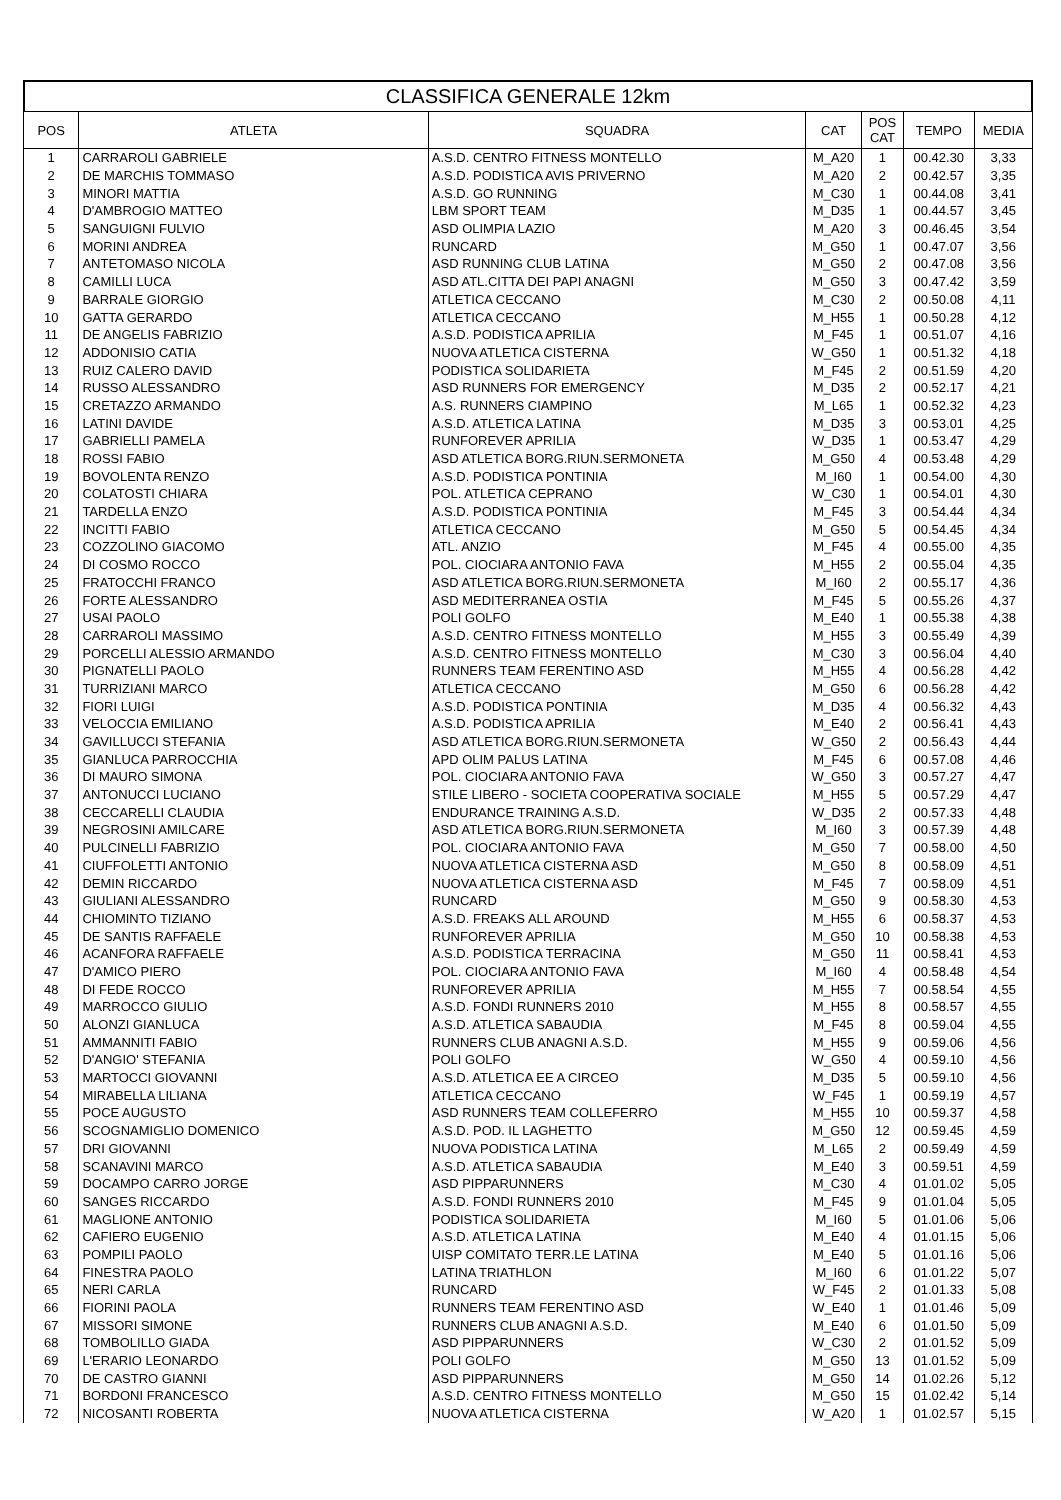CLASSIFICA GENERALE 12km
| POS | ATLETA | SQUADRA | CAT | POS CAT | TEMPO | MEDIA |
| --- | --- | --- | --- | --- | --- | --- |
| 1 | CARRAROLI GABRIELE | A.S.D. CENTRO FITNESS MONTELLO | M_A20 | 1 | 00.42.30 | 3,33 |
| 2 | DE MARCHIS TOMMASO | A.S.D. PODISTICA AVIS PRIVERNO | M_A20 | 2 | 00.42.57 | 3,35 |
| 3 | MINORI MATTIA | A.S.D. GO RUNNING | M_C30 | 1 | 00.44.08 | 3,41 |
| 4 | D'AMBROGIO MATTEO | LBM SPORT TEAM | M_D35 | 1 | 00.44.57 | 3,45 |
| 5 | SANGUIGNI FULVIO | ASD OLIMPIA LAZIO | M_A20 | 3 | 00.46.45 | 3,54 |
| 6 | MORINI ANDREA | RUNCARD | M_G50 | 1 | 00.47.07 | 3,56 |
| 7 | ANTETOMASO NICOLA | ASD RUNNING CLUB LATINA | M_G50 | 2 | 00.47.08 | 3,56 |
| 8 | CAMILLI LUCA | ASD ATL.CITTA DEI PAPI ANAGNI | M_G50 | 3 | 00.47.42 | 3,59 |
| 9 | BARRALE GIORGIO | ATLETICA CECCANO | M_C30 | 2 | 00.50.08 | 4,11 |
| 10 | GATTA GERARDO | ATLETICA CECCANO | M_H55 | 1 | 00.50.28 | 4,12 |
| 11 | DE ANGELIS FABRIZIO | A.S.D. PODISTICA APRILIA | M_F45 | 1 | 00.51.07 | 4,16 |
| 12 | ADDONISIO CATIA | NUOVA ATLETICA CISTERNA | W_G50 | 1 | 00.51.32 | 4,18 |
| 13 | RUIZ CALERO DAVID | PODISTICA SOLIDARIETA | M_F45 | 2 | 00.51.59 | 4,20 |
| 14 | RUSSO ALESSANDRO | ASD RUNNERS FOR EMERGENCY | M_D35 | 2 | 00.52.17 | 4,21 |
| 15 | CRETAZZO ARMANDO | A.S. RUNNERS CIAMPINO | M_L65 | 1 | 00.52.32 | 4,23 |
| 16 | LATINI DAVIDE | A.S.D. ATLETICA LATINA | M_D35 | 3 | 00.53.01 | 4,25 |
| 17 | GABRIELLI PAMELA | RUNFOREVER APRILIA | W_D35 | 1 | 00.53.47 | 4,29 |
| 18 | ROSSI FABIO | ASD ATLETICA BORG.RIUN.SERMONETA | M_G50 | 4 | 00.53.48 | 4,29 |
| 19 | BOVOLENTA RENZO | A.S.D. PODISTICA PONTINIA | M_I60 | 1 | 00.54.00 | 4,30 |
| 20 | COLATOSTI CHIARA | POL. ATLETICA CEPRANO | W_C30 | 1 | 00.54.01 | 4,30 |
| 21 | TARDELLA ENZO | A.S.D. PODISTICA PONTINIA | M_F45 | 3 | 00.54.44 | 4,34 |
| 22 | INCITTI FABIO | ATLETICA CECCANO | M_G50 | 5 | 00.54.45 | 4,34 |
| 23 | COZZOLINO GIACOMO | ATL. ANZIO | M_F45 | 4 | 00.55.00 | 4,35 |
| 24 | DI COSMO ROCCO | POL. CIOCIARA ANTONIO FAVA | M_H55 | 2 | 00.55.04 | 4,35 |
| 25 | FRATOCCHI FRANCO | ASD ATLETICA BORG.RIUN.SERMONETA | M_I60 | 2 | 00.55.17 | 4,36 |
| 26 | FORTE ALESSANDRO | ASD MEDITERRANEA OSTIA | M_F45 | 5 | 00.55.26 | 4,37 |
| 27 | USAI PAOLO | POLI GOLFO | M_E40 | 1 | 00.55.38 | 4,38 |
| 28 | CARRAROLI MASSIMO | A.S.D. CENTRO FITNESS MONTELLO | M_H55 | 3 | 00.55.49 | 4,39 |
| 29 | PORCELLI ALESSIO ARMANDO | A.S.D. CENTRO FITNESS MONTELLO | M_C30 | 3 | 00.56.04 | 4,40 |
| 30 | PIGNATELLI PAOLO | RUNNERS TEAM FERENTINO ASD | M_H55 | 4 | 00.56.28 | 4,42 |
| 31 | TURRIZIANI MARCO | ATLETICA CECCANO | M_G50 | 6 | 00.56.28 | 4,42 |
| 32 | FIORI LUIGI | A.S.D. PODISTICA PONTINIA | M_D35 | 4 | 00.56.32 | 4,43 |
| 33 | VELOCCIA EMILIANO | A.S.D. PODISTICA APRILIA | M_E40 | 2 | 00.56.41 | 4,43 |
| 34 | GAVILLUCCI STEFANIA | ASD ATLETICA BORG.RIUN.SERMONETA | W_G50 | 2 | 00.56.43 | 4,44 |
| 35 | GIANLUCA PARROCCHIA | APD OLIM PALUS LATINA | M_F45 | 6 | 00.57.08 | 4,46 |
| 36 | DI MAURO SIMONA | POL. CIOCIARA ANTONIO FAVA | W_G50 | 3 | 00.57.27 | 4,47 |
| 37 | ANTONUCCI LUCIANO | STILE LIBERO - SOCIETA COOPERATIVA SOCIALE | M_H55 | 5 | 00.57.29 | 4,47 |
| 38 | CECCARELLI CLAUDIA | ENDURANCE TRAINING A.S.D. | W_D35 | 2 | 00.57.33 | 4,48 |
| 39 | NEGROSINI AMILCARE | ASD ATLETICA BORG.RIUN.SERMONETA | M_I60 | 3 | 00.57.39 | 4,48 |
| 40 | PULCINELLI FABRIZIO | POL. CIOCIARA ANTONIO FAVA | M_G50 | 7 | 00.58.00 | 4,50 |
| 41 | CIUFFOLETTI ANTONIO | NUOVA ATLETICA CISTERNA ASD | M_G50 | 8 | 00.58.09 | 4,51 |
| 42 | DEMIN RICCARDO | NUOVA ATLETICA CISTERNA ASD | M_F45 | 7 | 00.58.09 | 4,51 |
| 43 | GIULIANI ALESSANDRO | RUNCARD | M_G50 | 9 | 00.58.30 | 4,53 |
| 44 | CHIOMINTO TIZIANO | A.S.D. FREAKS ALL AROUND | M_H55 | 6 | 00.58.37 | 4,53 |
| 45 | DE SANTIS RAFFAELE | RUNFOREVER APRILIA | M_G50 | 10 | 00.58.38 | 4,53 |
| 46 | ACANFORA RAFFAELE | A.S.D. PODISTICA TERRACINA | M_G50 | 11 | 00.58.41 | 4,53 |
| 47 | D'AMICO PIERO | POL. CIOCIARA ANTONIO FAVA | M_I60 | 4 | 00.58.48 | 4,54 |
| 48 | DI FEDE ROCCO | RUNFOREVER APRILIA | M_H55 | 7 | 00.58.54 | 4,55 |
| 49 | MARROCCO GIULIO | A.S.D. FONDI RUNNERS 2010 | M_H55 | 8 | 00.58.57 | 4,55 |
| 50 | ALONZI GIANLUCA | A.S.D. ATLETICA SABAUDIA | M_F45 | 8 | 00.59.04 | 4,55 |
| 51 | AMMANNITI FABIO | RUNNERS CLUB ANAGNI A.S.D. | M_H55 | 9 | 00.59.06 | 4,56 |
| 52 | D'ANGIO' STEFANIA | POLI GOLFO | W_G50 | 4 | 00.59.10 | 4,56 |
| 53 | MARTOCCI GIOVANNI | A.S.D. ATLETICA EE A CIRCEO | M_D35 | 5 | 00.59.10 | 4,56 |
| 54 | MIRABELLA LILIANA | ATLETICA CECCANO | W_F45 | 1 | 00.59.19 | 4,57 |
| 55 | POCE AUGUSTO | ASD RUNNERS TEAM COLLEFERRO | M_H55 | 10 | 00.59.37 | 4,58 |
| 56 | SCOGNAMIGLIO DOMENICO | A.S.D. POD. IL LAGHETTO | M_G50 | 12 | 00.59.45 | 4,59 |
| 57 | DRI GIOVANNI | NUOVA PODISTICA LATINA | M_L65 | 2 | 00.59.49 | 4,59 |
| 58 | SCANAVINI MARCO | A.S.D. ATLETICA SABAUDIA | M_E40 | 3 | 00.59.51 | 4,59 |
| 59 | DOCAMPO CARRO JORGE | ASD PIPPARUNNERS | M_C30 | 4 | 01.01.02 | 5,05 |
| 60 | SANGES RICCARDO | A.S.D. FONDI RUNNERS 2010 | M_F45 | 9 | 01.01.04 | 5,05 |
| 61 | MAGLIONE ANTONIO | PODISTICA SOLIDARIETA | M_I60 | 5 | 01.01.06 | 5,06 |
| 62 | CAFIERO EUGENIO | A.S.D. ATLETICA LATINA | M_E40 | 4 | 01.01.15 | 5,06 |
| 63 | POMPILI PAOLO | UISP COMITATO TERR.LE LATINA | M_E40 | 5 | 01.01.16 | 5,06 |
| 64 | FINESTRA PAOLO | LATINA TRIATHLON | M_I60 | 6 | 01.01.22 | 5,07 |
| 65 | NERI CARLA | RUNCARD | W_F45 | 2 | 01.01.33 | 5,08 |
| 66 | FIORINI PAOLA | RUNNERS TEAM FERENTINO ASD | W_E40 | 1 | 01.01.46 | 5,09 |
| 67 | MISSORI SIMONE | RUNNERS CLUB ANAGNI A.S.D. | M_E40 | 6 | 01.01.50 | 5,09 |
| 68 | TOMBOLILLO GIADA | ASD PIPPARUNNERS | W_C30 | 2 | 01.01.52 | 5,09 |
| 69 | L'ERARIO LEONARDO | POLI GOLFO | M_G50 | 13 | 01.01.52 | 5,09 |
| 70 | DE CASTRO GIANNI | ASD PIPPARUNNERS | M_G50 | 14 | 01.02.26 | 5,12 |
| 71 | BORDONI FRANCESCO | A.S.D. CENTRO FITNESS MONTELLO | M_G50 | 15 | 01.02.42 | 5,14 |
| 72 | NICOSANTI ROBERTA | NUOVA ATLETICA CISTERNA | W_A20 | 1 | 01.02.57 | 5,15 |